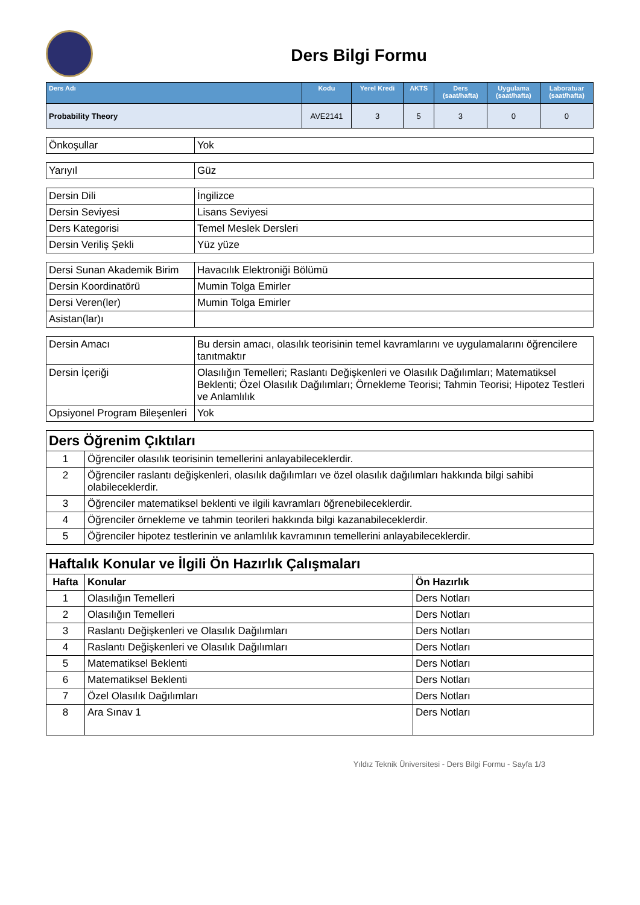Ders Bilgi Formu
| Ders Adı | Kodu | Yerel Kredi | AKTS | Ders (saat/hafta) | Uygulama (saat/hafta) | Laboratuar (saat/hafta) |
| --- | --- | --- | --- | --- | --- | --- |
| Probability Theory | AVE2141 | 3 | 5 | 3 | 0 | 0 |
| Önkoşullar | Yok |
| Yarıyıl | Güz |
| Dersin Dili | İngilizce |
| Dersin Seviyesi | Lisans Seviyesi |
| Ders Kategorisi | Temel Meslek Dersleri |
| Dersin Veriliş Şekli | Yüz yüze |
| Dersi Sunan Akademik Birim | Havacılık Elektroniği Bölümü |
| Dersin Koordinatörü | Mumin Tolga Emirler |
| Dersi Veren(ler) | Mumin Tolga Emirler |
| Asistan(lar)ı | |
| Dersin Amacı | Bu dersin amacı, olasılık teorisinin temel kavramlarını ve uygulamalarını öğrencilere tanıtmaktır |
| Dersin İçeriği | Olasılığın Temelleri; Raslantı Değişkenleri ve Olasılık Dağılımları; Matematiksel Beklenti; Özel Olasılık Dağılımları; Örnekleme Teorisi; Tahmin Teorisi; Hipotez Testleri ve Anlamlılık |
| Opsiyonel Program Bileşenleri | Yok |
| Ders Öğrenim Çıktıları | |
| 1 | Öğrenciler olasılık teorisinin temellerini anlayabileceklerdir. |
| 2 | Öğrenciler raslantı değişkenleri, olasılık dağılımları ve özel olasılık dağılımları hakkında bilgi sahibi olabileceklerdir. |
| 3 | Öğrenciler matematiksel beklenti ve ilgili kavramları öğrenebileceklerdir. |
| 4 | Öğrenciler örnekleme ve tahmin teorileri hakkında bilgi kazanabileceklerdir. |
| 5 | Öğrenciler hipotez testlerinin ve anlamlılık kavramının temellerini anlayabileceklerdir. |
| Haftalık Konular ve İlgili Ön Hazırlık Çalışmaları | | |
| Hafta | Konular | Ön Hazırlık |
| 1 | Olasılığın Temelleri | Ders Notları |
| 2 | Olasılığın Temelleri | Ders Notları |
| 3 | Raslantı Değişkenleri ve Olasılık Dağılımları | Ders Notları |
| 4 | Raslantı Değişkenleri ve Olasılık Dağılımları | Ders Notları |
| 5 | Matematiksel Beklenti | Ders Notları |
| 6 | Matematiksel Beklenti | Ders Notları |
| 7 | Özel Olasılık Dağılımları | Ders Notları |
| 8 | Ara Sınav 1 | Ders Notları |
Yıldız Teknik Üniversitesi - Ders Bilgi Formu - Sayfa 1/3